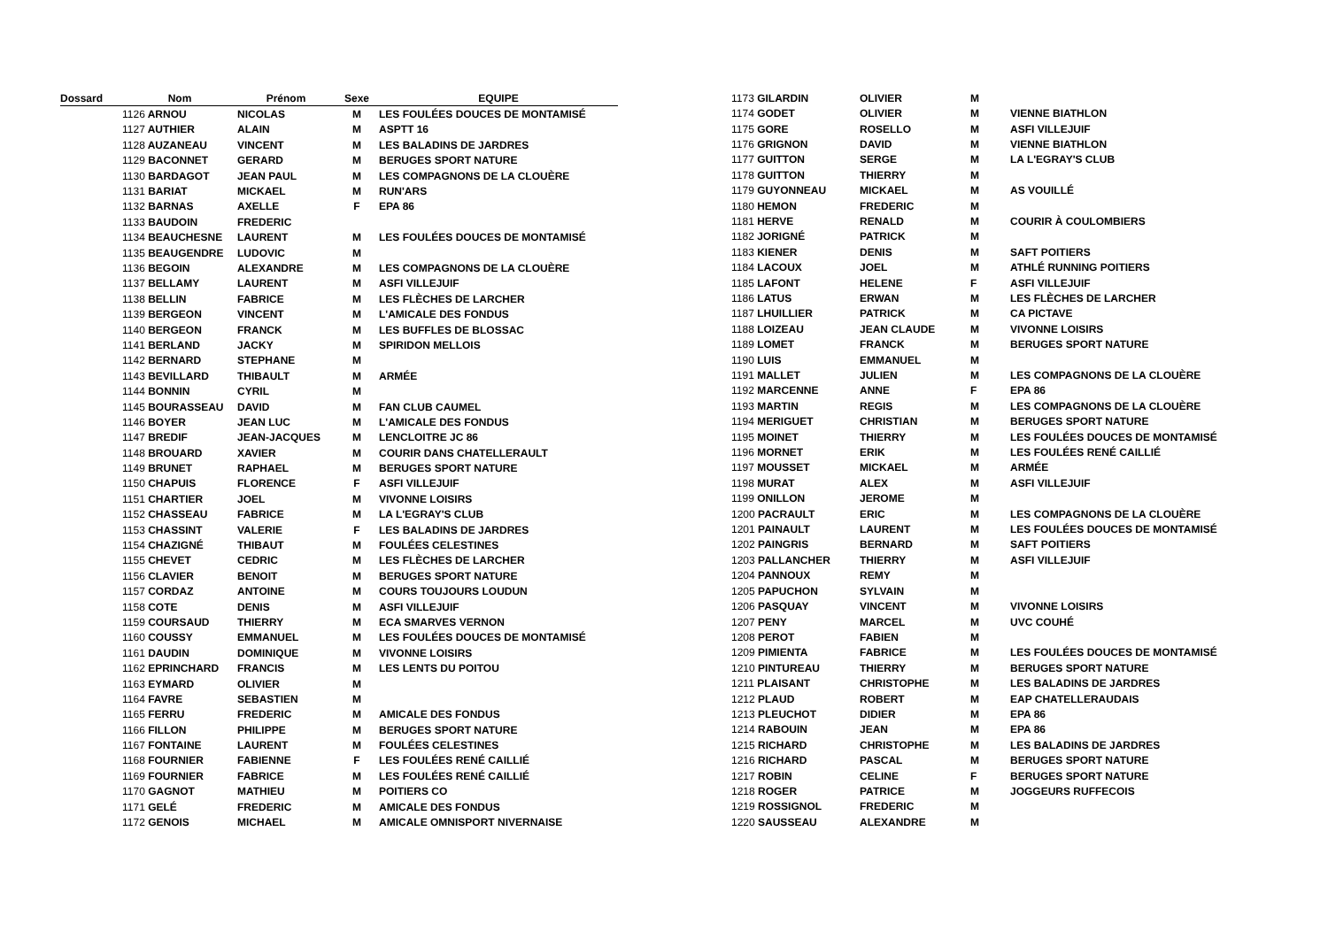| Dossard | Nom | Prénom | Sexe | EQUIPE |
| --- | --- | --- | --- | --- |
| | 1126 ARNOU | NICOLAS | M | LES FOULÉES DOUCES DE MONTAMISÉ |
| | 1127 AUTHIER | ALAIN | M | ASPTT 16 |
| | 1128 AUZANEAU | VINCENT | M | LES BALADINS DE JARDRES |
| | 1129 BACONNET | GERARD | M | BERUGES SPORT NATURE |
| | 1130 BARDAGOT | JEAN PAUL | M | LES COMPAGNONS DE LA CLOUÈRE |
| | 1131 BARIAT | MICKAEL | M | RUN'ARS |
| | 1132 BARNAS | AXELLE | F | EPA 86 |
| | 1133 BAUDOIN | FREDERIC | | |
| | 1134 BEAUCHESNE | LAURENT | M | LES FOULÉES DOUCES DE MONTAMISÉ |
| | 1135 BEAUGENDRE | LUDOVIC | M | |
| | 1136 BEGOIN | ALEXANDRE | M | LES COMPAGNONS DE LA CLOUÈRE |
| | 1137 BELLAMY | LAURENT | M | ASFI VILLEJUIF |
| | 1138 BELLIN | FABRICE | M | LES FLÈCHES DE LARCHER |
| | 1139 BERGEON | VINCENT | M | L'AMICALE DES FONDUS |
| | 1140 BERGEON | FRANCK | M | LES BUFFLES DE BLOSSAC |
| | 1141 BERLAND | JACKY | M | SPIRIDON MELLOIS |
| | 1142 BERNARD | STEPHANE | M | |
| | 1143 BEVILLARD | THIBAULT | M | ARMÉE |
| | 1144 BONNIN | CYRIL | M | |
| | 1145 BOURASSEAU | DAVID | M | FAN CLUB CAUMEL |
| | 1146 BOYER | JEAN LUC | M | L'AMICALE DES FONDUS |
| | 1147 BREDIF | JEAN-JACQUES | M | LENCLOITRE JC 86 |
| | 1148 BROUARD | XAVIER | M | COURIR DANS CHATELLERAULT |
| | 1149 BRUNET | RAPHAEL | M | BERUGES SPORT NATURE |
| | 1150 CHAPUIS | FLORENCE | F | ASFI VILLEJUIF |
| | 1151 CHARTIER | JOEL | M | VIVONNE LOISIRS |
| | 1152 CHASSEAU | FABRICE | M | LA L'EGRAY'S CLUB |
| | 1153 CHASSINT | VALERIE | F | LES BALADINS DE JARDRES |
| | 1154 CHAZIGNÉ | THIBAUT | M | FOULÉES CELESTINES |
| | 1155 CHEVET | CEDRIC | M | LES FLÈCHES DE LARCHER |
| | 1156 CLAVIER | BENOIT | M | BERUGES SPORT NATURE |
| | 1157 CORDAZ | ANTOINE | M | COURS TOUJOURS LOUDUN |
| | 1158 COTE | DENIS | M | ASFI VILLEJUIF |
| | 1159 COURSAUD | THIERRY | M | ECA SMARVES VERNON |
| | 1160 COUSSY | EMMANUEL | M | LES FOULÉES DOUCES DE MONTAMISÉ |
| | 1161 DAUDIN | DOMINIQUE | M | VIVONNE LOISIRS |
| | 1162 EPRINCHARD | FRANCIS | M | LES LENTS DU POITOU |
| | 1163 EYMARD | OLIVIER | M | |
| | 1164 FAVRE | SEBASTIEN | M | |
| | 1165 FERRU | FREDERIC | M | AMICALE DES FONDUS |
| | 1166 FILLON | PHILIPPE | M | BERUGES SPORT NATURE |
| | 1167 FONTAINE | LAURENT | M | FOULÉES CELESTINES |
| | 1168 FOURNIER | FABIENNE | F | LES FOULÉES RENÉ CAILLIÉ |
| | 1169 FOURNIER | FABRICE | M | LES FOULÉES RENÉ CAILLIÉ |
| | 1170 GAGNOT | MATHIEU | M | POITIERS CO |
| | 1171 GELÉ | FREDERIC | M | AMICALE DES FONDUS |
| | 1172 GENOIS | MICHAEL | M | AMICALE OMNISPORT NIVERNAISE |
| 1173 GILARDIN | OLIVIER | M | |
| 1174 GODET | OLIVIER | M | VIENNE BIATHLON |
| 1175 GORE | ROSELLO | M | ASFI VILLEJUIF |
| 1176 GRIGNON | DAVID | M | VIENNE BIATHLON |
| 1177 GUITTON | SERGE | M | LA L'EGRAY'S CLUB |
| 1178 GUITTON | THIERRY | M | |
| 1179 GUYONNEAU | MICKAEL | M | AS VOUILLÉ |
| 1180 HEMON | FREDERIC | M | |
| 1181 HERVE | RENALD | M | COURIR À COULOMBIERS |
| 1182 JORIGNÉ | PATRICK | M | |
| 1183 KIENER | DENIS | M | SAFT POITIERS |
| 1184 LACOUX | JOEL | M | ATHLÉ RUNNING POITIERS |
| 1185 LAFONT | HELENE | F | ASFI VILLEJUIF |
| 1186 LATUS | ERWAN | M | LES FLÈCHES DE LARCHER |
| 1187 LHUILLIER | PATRICK | M | CA PICTAVE |
| 1188 LOIZEAU | JEAN CLAUDE | M | VIVONNE LOISIRS |
| 1189 LOMET | FRANCK | M | BERUGES SPORT NATURE |
| 1190 LUIS | EMMANUEL | M | |
| 1191 MALLET | JULIEN | M | LES COMPAGNONS DE LA CLOUÈRE |
| 1192 MARCENNE | ANNE | F | EPA 86 |
| 1193 MARTIN | REGIS | M | LES COMPAGNONS DE LA CLOUÈRE |
| 1194 MERIGUET | CHRISTIAN | M | BERUGES SPORT NATURE |
| 1195 MOINET | THIERRY | M | LES FOULÉES DOUCES DE MONTAMISÉ |
| 1196 MORNET | ERIK | M | LES FOULÉES RENÉ CAILLIÉ |
| 1197 MOUSSET | MICKAEL | M | ARMÉE |
| 1198 MURAT | ALEX | M | ASFI VILLEJUIF |
| 1199 ONILLON | JEROME | M | |
| 1200 PACRAULT | ERIC | M | LES COMPAGNONS DE LA CLOUÈRE |
| 1201 PAINAULT | LAURENT | M | LES FOULÉES DOUCES DE MONTAMISÉ |
| 1202 PAINGRIS | BERNARD | M | SAFT POITIERS |
| 1203 PALLANCHER | THIERRY | M | ASFI VILLEJUIF |
| 1204 PANNOUX | REMY | M | |
| 1205 PAPUCHON | SYLVAIN | M | |
| 1206 PASQUAY | VINCENT | M | VIVONNE LOISIRS |
| 1207 PENY | MARCEL | M | UVC COUHÉ |
| 1208 PEROT | FABIEN | M | |
| 1209 PIMIENTA | FABRICE | M | LES FOULÉES DOUCES DE MONTAMISÉ |
| 1210 PINTUREAU | THIERRY | M | BERUGES SPORT NATURE |
| 1211 PLAISANT | CHRISTOPHE | M | LES BALADINS DE JARDRES |
| 1212 PLAUD | ROBERT | M | EAP CHATELLERAUDAIS |
| 1213 PLEUCHOT | DIDIER | M | EPA 86 |
| 1214 RABOUIN | JEAN | M | EPA 86 |
| 1215 RICHARD | CHRISTOPHE | M | LES BALADINS DE JARDRES |
| 1216 RICHARD | PASCAL | M | BERUGES SPORT NATURE |
| 1217 ROBIN | CELINE | F | BERUGES SPORT NATURE |
| 1218 ROGER | PATRICE | M | JOGGEURS RUFFECOIS |
| 1219 ROSSIGNOL | FREDERIC | M | |
| 1220 SAUSSEAU | ALEXANDRE | M | |